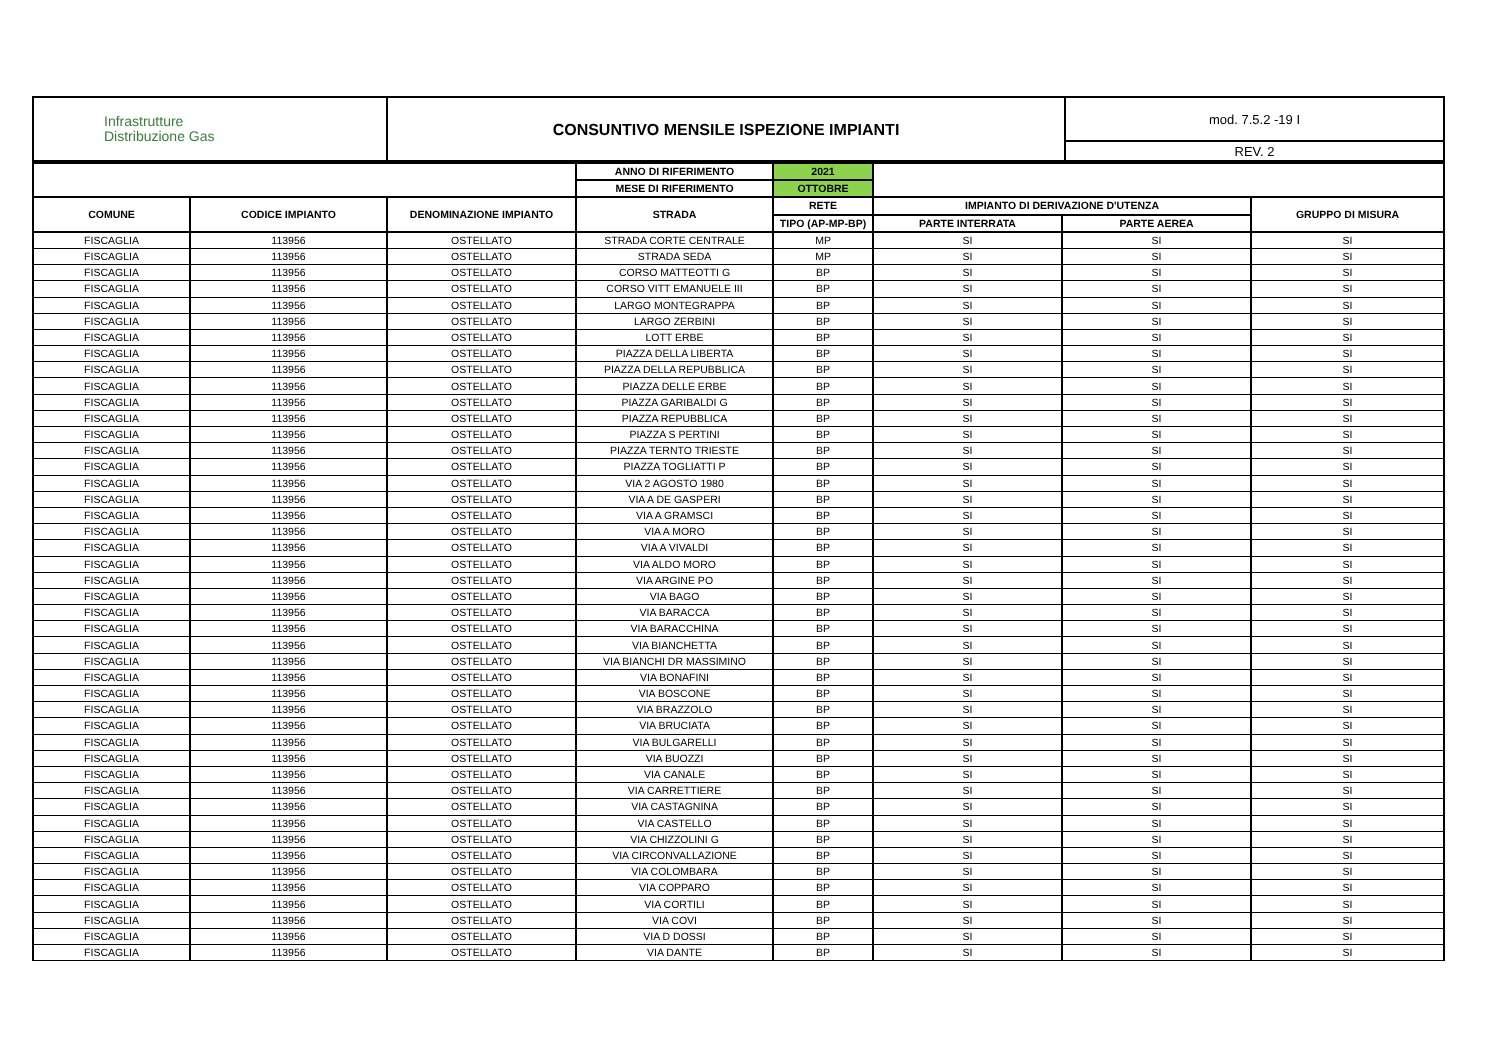| Infrastrutture Distribuzione Gas | CONSUNTIVO MENSILE ISPEZIONE IMPIANTI | mod. 7.5.2 -19 I |
| | | REV. 2 |
| | | | ANNO DI RIFERIMENTO | 2021 | | | |
| | | | MESE DI RIFERIMENTO | OTTOBRE | | | |
| COMUNE | CODICE IMPIANTO | DENOMINAZIONE IMPIANTO | STRADA | RETE | IMPIANTO DI DERIVAZIONE D'UTENZA | | GRUPPO DI MISURA |
| | | | | TIPO (AP-MP-BP) | PARTE INTERRATA | PARTE AEREA | |
| FISCAGLIA | 113956 | OSTELLATO | STRADA CORTE CENTRALE | MP | SI | SI | SI |
| FISCAGLIA | 113956 | OSTELLATO | STRADA SEDA | MP | SI | SI | SI |
| FISCAGLIA | 113956 | OSTELLATO | CORSO MATTEOTTI G | BP | SI | SI | SI |
| FISCAGLIA | 113956 | OSTELLATO | CORSO VITT EMANUELE III | BP | SI | SI | SI |
| FISCAGLIA | 113956 | OSTELLATO | LARGO MONTEGRAPPA | BP | SI | SI | SI |
| FISCAGLIA | 113956 | OSTELLATO | LARGO ZERBINI | BP | SI | SI | SI |
| FISCAGLIA | 113956 | OSTELLATO | LOTT ERBE | BP | SI | SI | SI |
| FISCAGLIA | 113956 | OSTELLATO | PIAZZA DELLA LIBERTA | BP | SI | SI | SI |
| FISCAGLIA | 113956 | OSTELLATO | PIAZZA DELLA REPUBBLICA | BP | SI | SI | SI |
| FISCAGLIA | 113956 | OSTELLATO | PIAZZA DELLE ERBE | BP | SI | SI | SI |
| FISCAGLIA | 113956 | OSTELLATO | PIAZZA GARIBALDI G | BP | SI | SI | SI |
| FISCAGLIA | 113956 | OSTELLATO | PIAZZA REPUBBLICA | BP | SI | SI | SI |
| FISCAGLIA | 113956 | OSTELLATO | PIAZZA S PERTINI | BP | SI | SI | SI |
| FISCAGLIA | 113956 | OSTELLATO | PIAZZA TERNTO TRIESTE | BP | SI | SI | SI |
| FISCAGLIA | 113956 | OSTELLATO | PIAZZA TOGLIATTI P | BP | SI | SI | SI |
| FISCAGLIA | 113956 | OSTELLATO | VIA 2 AGOSTO 1980 | BP | SI | SI | SI |
| FISCAGLIA | 113956 | OSTELLATO | VIA A DE GASPERI | BP | SI | SI | SI |
| FISCAGLIA | 113956 | OSTELLATO | VIA A GRAMSCI | BP | SI | SI | SI |
| FISCAGLIA | 113956 | OSTELLATO | VIA A MORO | BP | SI | SI | SI |
| FISCAGLIA | 113956 | OSTELLATO | VIA A VIVALDI | BP | SI | SI | SI |
| FISCAGLIA | 113956 | OSTELLATO | VIA ALDO MORO | BP | SI | SI | SI |
| FISCAGLIA | 113956 | OSTELLATO | VIA ARGINE PO | BP | SI | SI | SI |
| FISCAGLIA | 113956 | OSTELLATO | VIA BAGO | BP | SI | SI | SI |
| FISCAGLIA | 113956 | OSTELLATO | VIA BARACCA | BP | SI | SI | SI |
| FISCAGLIA | 113956 | OSTELLATO | VIA BARACCHINA | BP | SI | SI | SI |
| FISCAGLIA | 113956 | OSTELLATO | VIA BIANCHETTA | BP | SI | SI | SI |
| FISCAGLIA | 113956 | OSTELLATO | VIA BIANCHI DR MASSIMINO | BP | SI | SI | SI |
| FISCAGLIA | 113956 | OSTELLATO | VIA BONAFINI | BP | SI | SI | SI |
| FISCAGLIA | 113956 | OSTELLATO | VIA BOSCONE | BP | SI | SI | SI |
| FISCAGLIA | 113956 | OSTELLATO | VIA BRAZZOLO | BP | SI | SI | SI |
| FISCAGLIA | 113956 | OSTELLATO | VIA BRUCIATA | BP | SI | SI | SI |
| FISCAGLIA | 113956 | OSTELLATO | VIA BULGARELLI | BP | SI | SI | SI |
| FISCAGLIA | 113956 | OSTELLATO | VIA BUOZZI | BP | SI | SI | SI |
| FISCAGLIA | 113956 | OSTELLATO | VIA CANALE | BP | SI | SI | SI |
| FISCAGLIA | 113956 | OSTELLATO | VIA CARRETTIERE | BP | SI | SI | SI |
| FISCAGLIA | 113956 | OSTELLATO | VIA CASTAGNINA | BP | SI | SI | SI |
| FISCAGLIA | 113956 | OSTELLATO | VIA CASTELLO | BP | SI | SI | SI |
| FISCAGLIA | 113956 | OSTELLATO | VIA CHIZZOLINI G | BP | SI | SI | SI |
| FISCAGLIA | 113956 | OSTELLATO | VIA CIRCONVALLAZIONE | BP | SI | SI | SI |
| FISCAGLIA | 113956 | OSTELLATO | VIA COLOMBARA | BP | SI | SI | SI |
| FISCAGLIA | 113956 | OSTELLATO | VIA COPPARO | BP | SI | SI | SI |
| FISCAGLIA | 113956 | OSTELLATO | VIA CORTILI | BP | SI | SI | SI |
| FISCAGLIA | 113956 | OSTELLATO | VIA COVI | BP | SI | SI | SI |
| FISCAGLIA | 113956 | OSTELLATO | VIA D DOSSI | BP | SI | SI | SI |
| FISCAGLIA | 113956 | OSTELLATO | VIA DANTE | BP | SI | SI | SI |